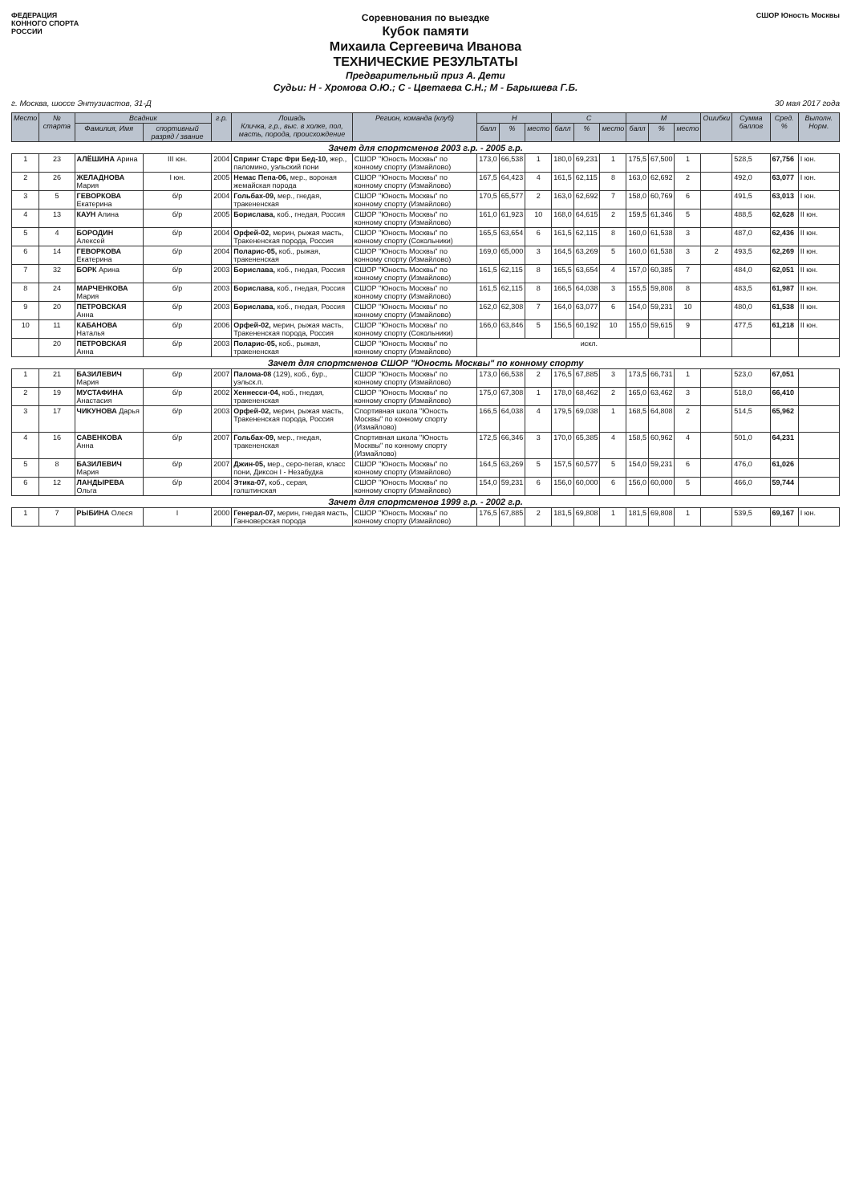ФЕДЕРАЦИЯ
КОННОГО СПОРТА
РОССИИ
Соревнования по выездке
Кубок памяти
Михаила Сергеевича Иванова
ТЕХНИЧЕСКИЕ РЕЗУЛЬТАТЫ
Предварительный приз А. Дети
Судьи: Н - Хромова О.Ю.; С - Цветаева С.Н.; М - Барышева Г.Б.
СШОР Юность Москвы
г. Москва, шоссе Энтузиастов, 31-Д 30 мая 2017 года
| Место | № старта | Всадник | | г.р. | Лошадь Кличка, г.р., выс. в холке, пол, масть, порода, происхождение | Регион, команда (клуб) | Н | | | С | | | М | | | Ошибки | Сумма баллов | Сред. % | Выполн. Норм. |
| --- | --- | --- | --- | --- | --- | --- | --- | --- | --- | --- | --- | --- | --- | --- | --- | --- | --- | --- | --- |
| | | Фамилия, Имя | спортивный разряд / звание | | | | балл | % | место | балл | % | место | балл | % | место | | | | |
| Зачет для спортсменов 2003 г.р. - 2005 г.р. | | | | | | | | | | | | | | | | | | | |
| 1 | 23 | АЛЁШИНА Арина | III юн. | 2004 | Спринг Старс Фри Бед-10, жер., паломино, уэльский пони | СШОР "Юность Москвы" по конному спорту (Измайлово) | 173,0 | 66,538 | 1 | 180,0 | 69,231 | 1 | 175,5 | 67,500 | 1 | | 528,5 | 67,756 | I юн. |
| 2 | 26 | ЖЕЛАДНОВА Мария | I юн. | 2005 | Немас Пепа-06, мер., вороная жемайская порода | СШОР "Юность Москвы" по конному спорту (Измайлово) | 167,5 | 64,423 | 4 | 161,5 | 62,115 | 8 | 163,0 | 62,692 | 2 | | 492,0 | 63,077 | I юн. |
| 3 | 5 | ГЕВОРКОВА Екатерина | б/р | 2004 | Гольбах-09, мер., гнедая, тракененская | СШОР "Юность Москвы" по конному спорту (Измайлово) | 170,5 | 65,577 | 2 | 163,0 | 62,692 | 7 | 158,0 | 60,769 | 6 | | 491,5 | 63,013 | I юн. |
| 4 | 13 | КАУН Алина | б/р | 2005 | Бориславa, коб., гнедая, Россия | СШОР "Юность Москвы" по конному спорту (Измайлово) | 161,0 | 61,923 | 10 | 168,0 | 64,615 | 2 | 159,5 | 61,346 | 5 | | 488,5 | 62,628 | II юн. |
| 5 | 4 | БОРОДИН Алексей | б/р | 2004 | Орфей-02, мерин, рыжая масть, Тракененская порода, Россия | СШОР "Юность Москвы" по конному спорту (Сокольники) | 165,5 | 63,654 | 6 | 161,5 | 62,115 | 8 | 160,0 | 61,538 | 3 | | 487,0 | 62,436 | II юн. |
| 6 | 14 | ГЕВОРКОВА Екатерина | б/р | 2004 | Поларис-05, коб., рыжая, тракененская | СШОР "Юность Москвы" по конному спорту (Измайлово) | 169,0 | 65,000 | 3 | 164,5 | 63,269 | 5 | 160,0 | 61,538 | 3 | 2 | 493,5 | 62,269 | II юн. |
| 7 | 32 | БОРК Арина | б/р | 2003 | Бориславa, коб., гнедая, Россия | СШОР "Юность Москвы" по конному спорту (Измайлово) | 161,5 | 62,115 | 8 | 165,5 | 63,654 | 4 | 157,0 | 60,385 | 7 | | 484,0 | 62,051 | II юн. |
| 8 | 24 | МАРЧЕНКОВА Мария | б/р | 2003 | Бориславa, коб., гнедая, Россия | СШОР "Юность Москвы" по конному спорту (Измайлово) | 161,5 | 62,115 | 8 | 166,5 | 64,038 | 3 | 155,5 | 59,808 | 8 | | 483,5 | 61,987 | II юн. |
| 9 | 20 | ПЕТРОВСКАЯ Анна | б/р | 2003 | Бориславa, коб., гнедая, Россия | СШОР "Юность Москвы" по конному спорту (Измайлово) | 162,0 | 62,308 | 7 | 164,0 | 63,077 | 6 | 154,0 | 59,231 | 10 | | 480,0 | 61,538 | II юн. |
| 10 | 11 | КАБАНОВА Наталья | б/р | 2006 | Орфей-02, мерин, рыжая масть, Тракененская порода, Россия | СШОР "Юность Москвы" по конному спорту (Сокольники) | 166,0 | 63,846 | 5 | 156,5 | 60,192 | 10 | 155,0 | 59,615 | 9 | | 477,5 | 61,218 | II юн. |
| | 20 | ПЕТРОВСКАЯ Анна | б/р | 2003 | Поларис-05, коб., рыжая, тракененская | СШОР "Юность Москвы" по конному спорту (Измайлово) | искл. | | | | | | | | | | | | |
| Зачет для спортсменов СШОР "Юность Москвы" по конному спорту | | | | | | | | | | | | | | | | | | | |
| 1 | 21 | БАЗИЛЕВИЧ Мария | б/р | 2007 | Палома-08 (129), коб., бур., уэльск.п. | СШОР "Юность Москвы" по конному спорту (Измайлово) | 173,0 | 66,538 | 2 | 176,5 | 67,885 | 3 | 173,5 | 66,731 | 1 | | 523,0 | 67,051 | |
| 2 | 19 | МУСТАФИНА Анастасия | б/р | 2002 | Хеннесси-04, коб., гнедая, тракененская | СШОР "Юность Москвы" по конному спорту (Измайлово) | 175,0 | 67,308 | 1 | 178,0 | 68,462 | 2 | 165,0 | 63,462 | 3 | | 518,0 | 66,410 | |
| 3 | 17 | ЧИКУНОВА Дарья | б/р | 2003 | Орфей-02, мерин, рыжая масть, Тракененская порода, Россия | Спортивная школа "Юность Москвы" по конному спорту (Измайлово) | 166,5 | 64,038 | 4 | 179,5 | 69,038 | 1 | 168,5 | 64,808 | 2 | | 514,5 | 65,962 | |
| 4 | 16 | САВЕНКОВА Анна | б/р | 2007 | Гольбах-09, мер., гнедая, тракененская | Спортивная школа "Юность Москвы" по конному спорту (Измайлово) | 172,5 | 66,346 | 3 | 170,0 | 65,385 | 4 | 158,5 | 60,962 | 4 | | 501,0 | 64,231 | |
| 5 | 8 | БАЗИЛЕВИЧ Мария | б/р | 2007 | Джин-05, мер., серо-пегая, класс пони, Диксон I - Незабудка | СШОР "Юность Москвы" по конному спорту (Измайлово) | 164,5 | 63,269 | 5 | 157,5 | 60,577 | 5 | 154,0 | 59,231 | 6 | | 476,0 | 61,026 | |
| 6 | 12 | ЛАНДЫРЕВА Ольга | б/р | 2004 | Этика-07, коб., серая, голштинская | СШОР "Юность Москвы" по конному спорту (Измайлово) | 154,0 | 59,231 | 6 | 156,0 | 60,000 | 6 | 156,0 | 60,000 | 5 | | 466,0 | 59,744 | |
| Зачет для спортсменов 1999 г.р. - 2002 г.р. | | | | | | | | | | | | | | | | | | | |
| 1 | 7 | РЫБИНА Олеся | I | 2000 | Генерал-07, мерин, гнедая масть, Ганноверская порода | СШОР "Юность Москвы" по конному спорту (Измайлово) | 176,5 | 67,885 | 2 | 181,5 | 69,808 | 1 | 181,5 | 69,808 | 1 | | 539,5 | 69,167 | I юн. |